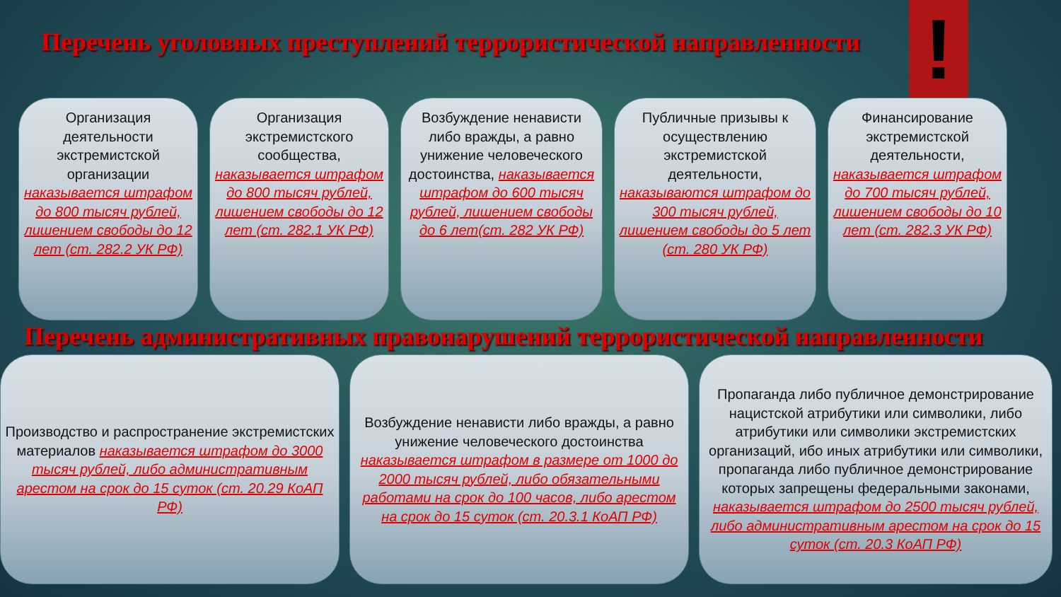!
Перечень уголовных преступлений террористической направленности
Организация деятельности экстремистской организации наказывается штрафом до 800 тысяч рублей, лишением свободы до 12 лет (ст. 282.2 УК РФ)
Организация экстремистского сообщества, наказывается штрафом до 800 тысяч рублей, лишением свободы до 12 лет (ст. 282.1 УК РФ)
Возбуждение ненависти либо вражды, а равно унижение человеческого достоинства, наказывается штрафом до 600 тысяч рублей, лишением свободы до 6 лет(ст. 282 УК РФ)
Публичные призывы к осуществлению экстремистской деятельности, наказываются штрафом до 300 тысяч рублей, лишением свободы до 5 лет (ст. 280 УК РФ)
Финансирование экстремистской деятельности, наказывается штрафом до 700 тысяч рублей, лишением свободы до 10 лет (ст. 282.3 УК РФ)
Перечень административных правонарушений террористической направленности
Производство и распространение экстремистских материалов наказывается штрафом до 3000 тысяч рублей, либо административным арестом на срок до 15 суток (ст. 20.29 КоАП РФ)
Возбуждение ненависти либо вражды, а равно унижение человеческого достоинства наказывается штрафом в размере от 1000 до 2000 тысяч рублей, либо обязательными работами на срок до 100 часов, либо арестом на срок до 15 суток (ст. 20.3.1 КоАП РФ)
Пропаганда либо публичное демонстрирование нацистской атрибутики или символики, либо атрибутики или символики экстремистских организаций, ибо иных атрибутики или символики, пропаганда либо публичное демонстрирование которых запрещены федеральными законами, наказывается штрафом до 2500 тысяч рублей, либо административным арестом на срок до 15 суток (ст. 20.3 КоАП РФ)